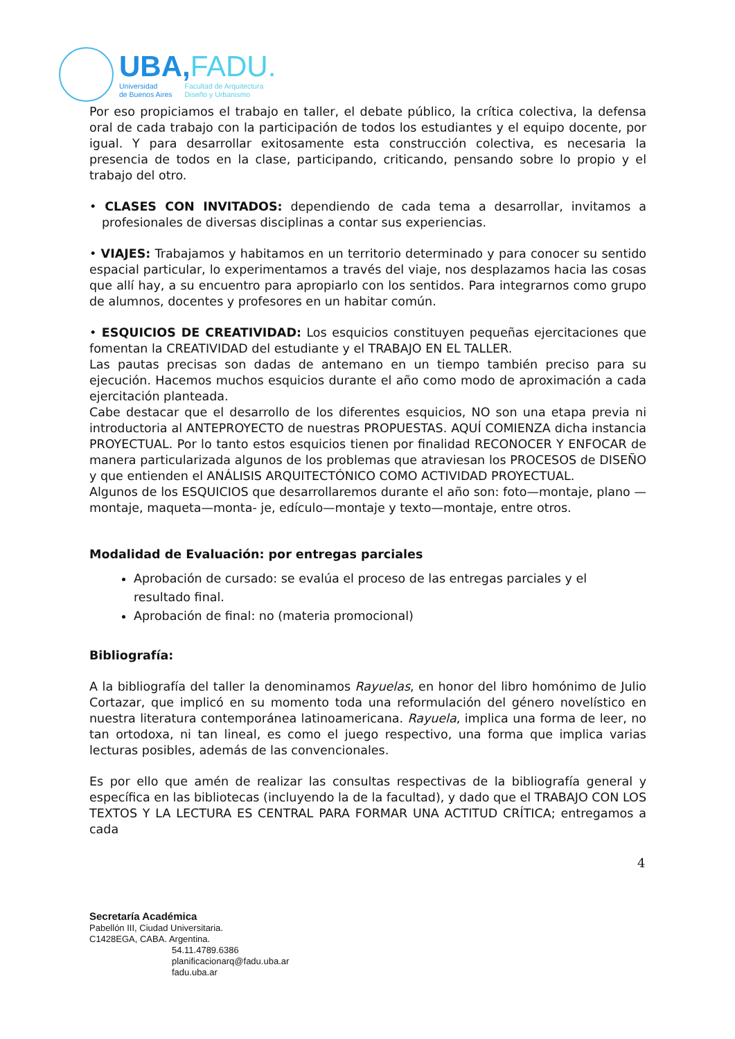UBA,FADU.
Universidad
de Buenos Aires
Facultad de Arquitectura
Diseño y Urbanismo
Por eso propiciamos el trabajo en taller, el debate público, la crítica colectiva, la defensa oral de cada trabajo con la participación de todos los estudiantes y el equipo docente, por igual. Y para desarrollar exitosamente esta construcción colectiva, es necesaria la presencia de todos en la clase, participando, criticando, pensando sobre lo propio y el trabajo del otro.
• CLASES CON INVITADOS: dependiendo de cada tema a desarrollar, invitamos a profesionales de diversas disciplinas a contar sus experiencias.
• VIAJES: Trabajamos y habitamos en un territorio determinado y para conocer su sentido espacial particular, lo experimentamos a través del viaje, nos desplazamos hacia las cosas que allí hay, a su encuentro para apropiarlo con los sentidos. Para integrarnos como grupo de alumnos, docentes y profesores en un habitar común.
• ESQUICIOS DE CREATIVIDAD: Los esquicios constituyen pequeñas ejercitaciones que fomentan la CREATIVIDAD del estudiante y el TRABAJO EN EL TALLER.
Las pautas precisas son dadas de antemano en un tiempo también preciso para su ejecución. Hacemos muchos esquicios durante el año como modo de aproximación a cada ejercitación planteada.
Cabe destacar que el desarrollo de los diferentes esquicios, NO son una etapa previa ni introductoria al ANTEPROYECTO de nuestras PROPUESTAS. AQUÍ COMIENZA dicha instancia PROYECTUAL. Por lo tanto estos esquicios tienen por finalidad RECONOCER Y ENFOCAR de manera particularizada algunos de los problemas que atraviesan los PROCESOS de DISEÑO y que entienden el ANÁLISIS ARQUITECTÓNICO COMO ACTIVIDAD PROYECTUAL.
Algunos de los ESQUICIOS que desarrollaremos durante el año son: foto—montaje, plano —montaje, maqueta—monta- je, edículo—montaje y texto—montaje, entre otros.
Modalidad de Evaluación: por entregas parciales
Aprobación de cursado: se evalúa el proceso de las entregas parciales y el resultado final.
Aprobación de final: no (materia promocional)
Bibliografía:
A la bibliografía del taller la denominamos Rayuelas, en honor del libro homónimo de Julio Cortazar, que implicó en su momento toda una reformulación del género novelístico en nuestra literatura contemporánea latinoamericana. Rayuela, implica una forma de leer, no tan ortodoxa, ni tan lineal, es como el juego respectivo, una forma que implica varias lecturas posibles, además de las convencionales.
Es por ello que amén de realizar las consultas respectivas de la bibliografía general y específica en las bibliotecas (incluyendo la de la facultad), y dado que el TRABAJO CON LOS TEXTOS Y LA LECTURA ES CENTRAL PARA FORMAR UNA ACTITUD CRÍTICA; entregamos a cada
4
Secretaría Académica
Pabellón III, Ciudad Universitaria.
C1428EGA, CABA. Argentina.
54.11.4789.6386
planificacionarq@fadu.uba.ar
fadu.uba.ar